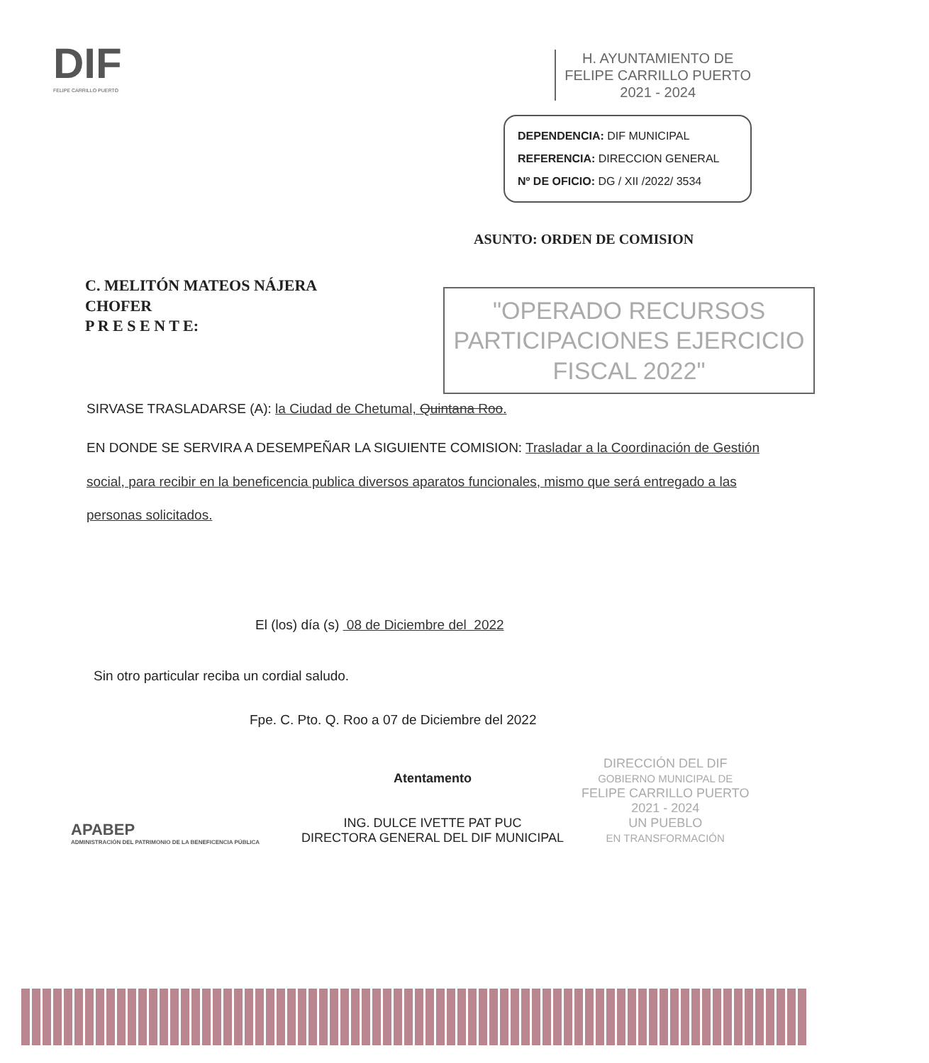DIF
FELIPE CARRILLO PUERTO
H. AYUNTAMIENTO DE
FELIPE CARRILLO PUERTO
2021 - 2024
DEPENDENCIA: DIF MUNICIPAL
REFERENCIA: DIRECCION GENERAL
Nº DE OFICIO: DG / XII /2022/ 3534
ASUNTO: ORDEN DE COMISION
C. MELITÓN MATEOS NÁJERA
CHOFER
P R E S E N T E:
"OPERADO RECURSOS PARTICIPACIONES EJERCICIO FISCAL 2022"
SIRVASE TRASLADARSE (A): la Ciudad de Chetumal, Quintana Roo.
EN DONDE SE SERVIRA A DESEMPEÑAR LA SIGUIENTE COMISION: Trasladar a la Coordinación de Gestión social, para recibir en la beneficencia publica diversos aparatos funcionales, mismo que será entregado a las personas solicitados.
El (los) día (s) 08 de Diciembre del 2022
Sin otro particular reciba un cordial saludo.
Fpe. C. Pto. Q. Roo a 07 de Diciembre del 2022
APABEP
ADMINISTRACIÓN DEL PATRIMONIO DE LA BENEFICENCIA PÚBLICA
Atentamento
ING. DULCE IVETTE PAT PUC
DIRECTORA GENERAL DEL DIF MUNICIPAL
DIRECCIÓN DEL DIF
GOBIERNO MUNICIPAL DE
FELIPE CARRILLO PUERTO
2021 - 2024
UN PUEBLO
EN TRANSFORMACIÓN